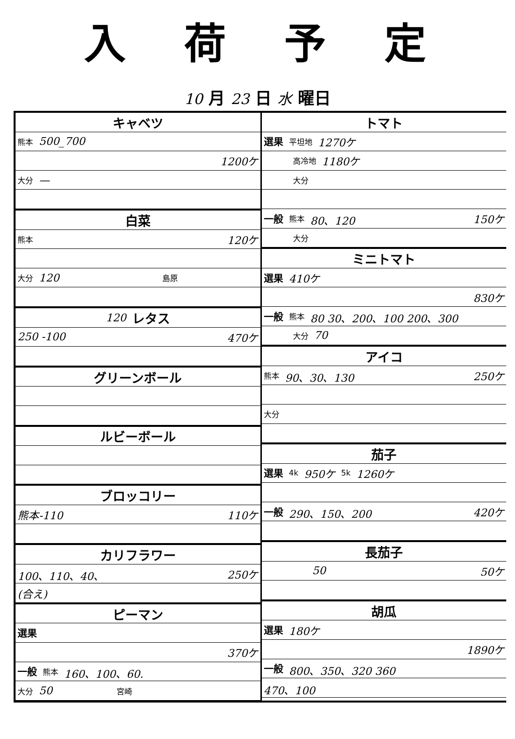入荷予定
10 月 23 日 水 曜日
キャベツ
熊本 500_700
1200ケ
大分 —
白菜
熊本 120ケ
大分 120 島原
120 レタス
250 -100 470ケ
グリーンボール
ルビーボール
ブロッコリー
熊本-110 110ケ
カリフラワー
100、110、40、 250ケ
(合え)
ピーマン
選果
370ケ
一般 熊本 160、100、60.
大分 50 宮崎
トマト
選果 平坦地 1270ケ
高冷地 1180ケ
大分
一般 熊本 80、120 150ケ
大分
ミニトマト
選果 410ケ
830ケ
一般 熊本 80 30、200、100 200、300
大分 70
アイコ
熊本 90、30、130 250ケ
大分
茄子
選果 4k 950ケ 5k 1260ケ
一般 290、150、200 420ケ
長茄子
50 50ケ
胡瓜
選果 180ケ
1890ケ
一般 800、350、320 360
470、100